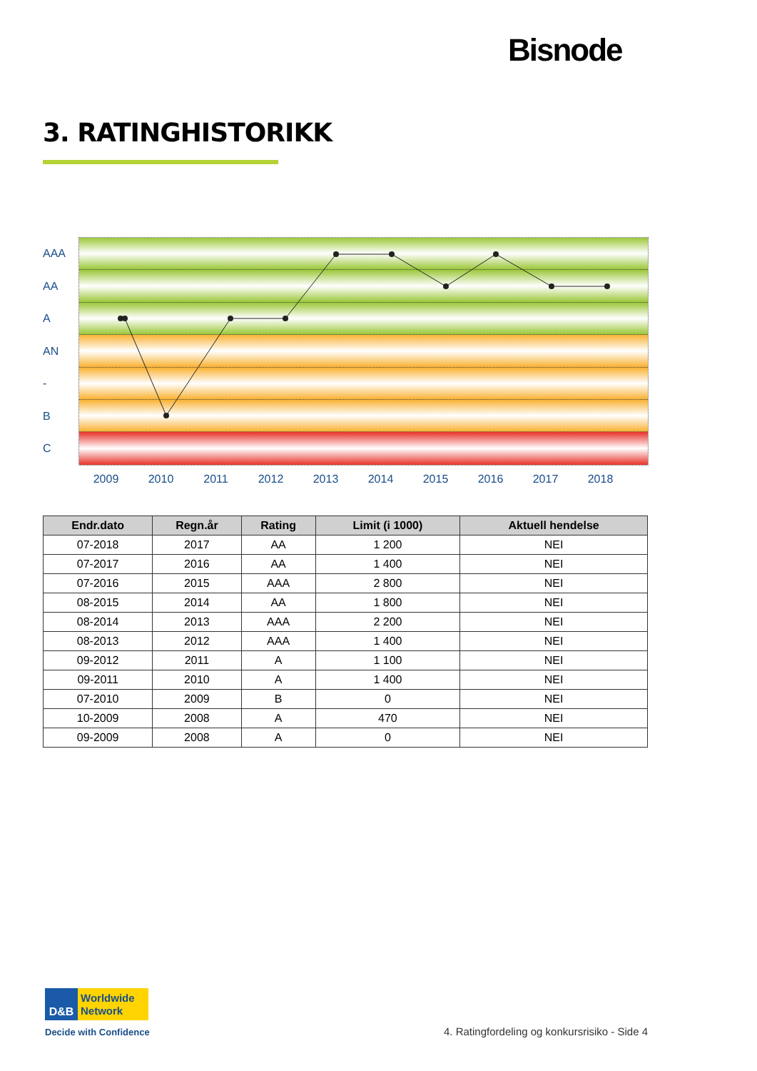Bisnode
3. RATINGHISTORIKK
AAA
AA
A
AN
-
B
C
2009 2010 2011 2012 2013 2014 2015 2016 2017 2018
| Endr.dato | Regn.år | Rating | Limit (i 1000) | Aktuell hendelse |
| --- | --- | --- | --- | --- |
| 07-2018 | 2017 | AA | 1 200 | NEI |
| 07-2017 | 2016 | AA | 1 400 | NEI |
| 07-2016 | 2015 | AAA | 2 800 | NEI |
| 08-2015 | 2014 | AA | 1 800 | NEI |
| 08-2014 | 2013 | AAA | 2 200 | NEI |
| 08-2013 | 2012 | AAA | 1 400 | NEI |
| 09-2012 | 2011 | A | 1 100 | NEI |
| 09-2011 | 2010 | A | 1 400 | NEI |
| 07-2010 | 2009 | B | 0 | NEI |
| 10-2009 | 2008 | A | 470 | NEI |
| 09-2009 | 2008 | A | 0 | NEI |
D&B
Worldwide
Network
Decide with Confidence
4. Ratingfordeling og konkursrisiko - Side 4